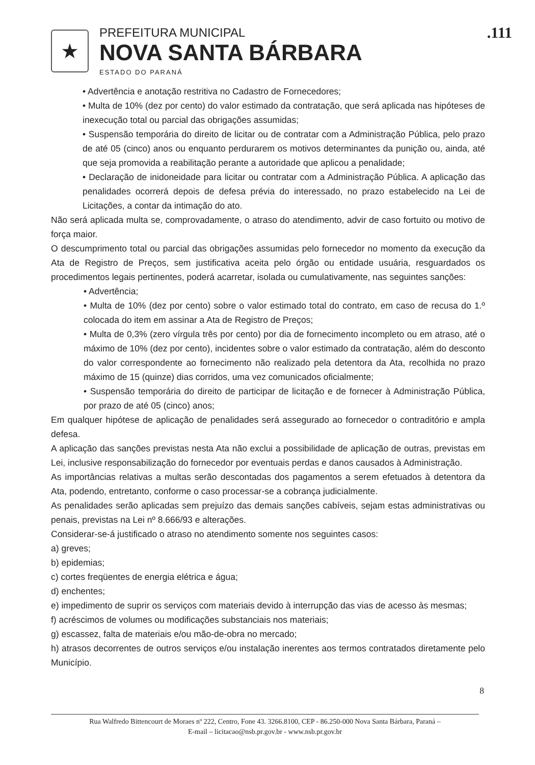★
PREFEITURA MUNICIPAL
NOVA SANTA BÁRBARA
ESTADO DO PARANÁ
.111
• Advertência e anotação restritiva no Cadastro de Fornecedores;
• Multa de 10% (dez por cento) do valor estimado da contratação, que será aplicada nas hipóteses de inexecução total ou parcial das obrigações assumidas;
• Suspensão temporária do direito de licitar ou de contratar com a Administração Pública, pelo prazo de até 05 (cinco) anos ou enquanto perdurarem os motivos determinantes da punição ou, ainda, até que seja promovida a reabilitação perante a autoridade que aplicou a penalidade;
• Declaração de inidoneidade para licitar ou contratar com a Administração Pública. A aplicação das penalidades ocorrerá depois de defesa prévia do interessado, no prazo estabelecido na Lei de Licitações, a contar da intimação do ato.
Não será aplicada multa se, comprovadamente, o atraso do atendimento, advir de caso fortuito ou motivo de força maior.
O descumprimento total ou parcial das obrigações assumidas pelo fornecedor no momento da execução da Ata de Registro de Preços, sem justificativa aceita pelo órgão ou entidade usuária, resguardados os procedimentos legais pertinentes, poderá acarretar, isolada ou cumulativamente, nas seguintes sanções:
• Advertência;
• Multa de 10% (dez por cento) sobre o valor estimado total do contrato, em caso de recusa do 1.º colocada do item em assinar a Ata de Registro de Preços;
• Multa de 0,3% (zero vírgula três por cento) por dia de fornecimento incompleto ou em atraso, até o máximo de 10% (dez por cento), incidentes sobre o valor estimado da contratação, além do desconto do valor correspondente ao fornecimento não realizado pela detentora da Ata, recolhida no prazo máximo de 15 (quinze) dias corridos, uma vez comunicados oficialmente;
• Suspensão temporária do direito de participar de licitação e de fornecer à Administração Pública, por prazo de até 05 (cinco) anos;
Em qualquer hipótese de aplicação de penalidades será assegurado ao fornecedor o contraditório e ampla defesa.
A aplicação das sanções previstas nesta Ata não exclui a possibilidade de aplicação de outras, previstas em Lei, inclusive responsabilização do fornecedor por eventuais perdas e danos causados à Administração.
As importâncias relativas a multas serão descontadas dos pagamentos a serem efetuados à detentora da Ata, podendo, entretanto, conforme o caso processar-se a cobrança judicialmente.
As penalidades serão aplicadas sem prejuízo das demais sanções cabíveis, sejam estas administrativas ou penais, previstas na Lei nº 8.666/93 e alterações.
Considerar-se-á justificado o atraso no atendimento somente nos seguintes casos:
a) greves;
b) epidemias;
c) cortes freqüentes de energia elétrica e água;
d) enchentes;
e) impedimento de suprir os serviços com materiais devido à interrupção das vias de acesso às mesmas;
f) acréscimos de volumes ou modificações substanciais nos materiais;
g) escassez, falta de materiais e/ou mão-de-obra no mercado;
h) atrasos decorrentes de outros serviços e/ou instalação inerentes aos termos contratados diretamente pelo Município.
8
Rua Walfredo Bittencourt de Moraes nº 222, Centro, Fone 43. 3266.8100, CEP - 86.250-000 Nova Santa Bárbara, Paraná –
E-mail – licitacao@nsb.pr.gov.br - www.nsb.pr.gov.br